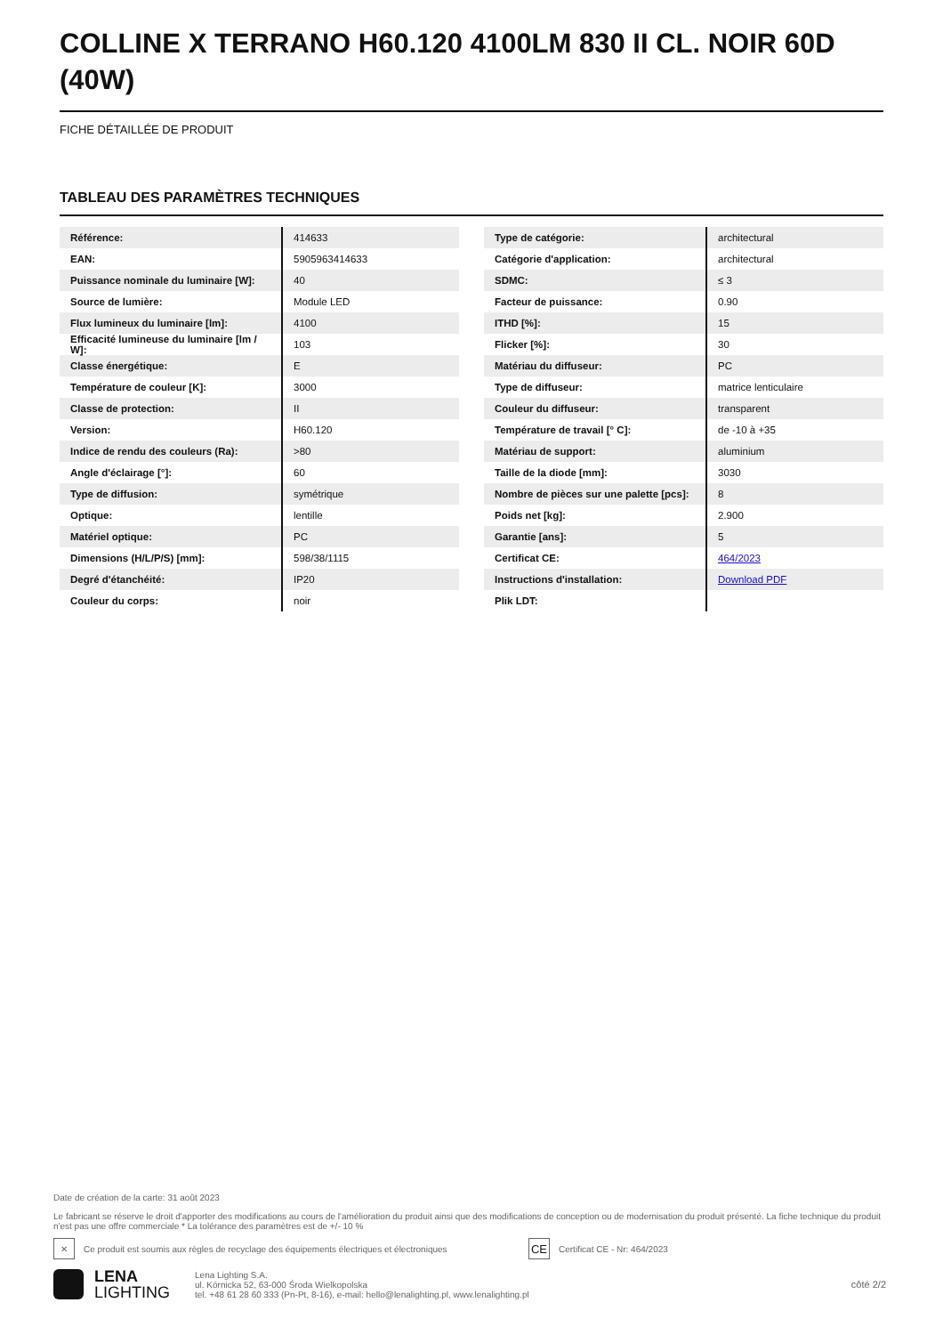COLLINE X TERRANO H60.120 4100LM 830 II CL. NOIR 60D (40W)
FICHE DÉTAILLÉE DE PRODUIT
TABLEAU DES PARAMÈTRES TECHNIQUES
| Référence: | 414633 |
| EAN: | 5905963414633 |
| Puissance nominale du luminaire [W]: | 40 |
| Source de lumière: | Module LED |
| Flux lumineux du luminaire [lm]: | 4100 |
| Efficacité lumineuse du luminaire [lm / W]: | 103 |
| Classe énergétique: | E |
| Température de couleur [K]: | 3000 |
| Classe de protection: | II |
| Version: | H60.120 |
| Indice de rendu des couleurs (Ra): | >80 |
| Angle d'éclairage [°]: | 60 |
| Type de diffusion: | symétrique |
| Optique: | lentille |
| Matériel optique: | PC |
| Dimensions (H/L/P/S) [mm]: | 598/38/1115 |
| Degré d'étanchéité: | IP20 |
| Couleur du corps: | noir |
| Type de catégorie: | architectural |
| Catégorie d'application: | architectural |
| SDMC: | ≤ 3 |
| Facteur de puissance: | 0.90 |
| ITHD [%]: | 15 |
| Flicker [%]: | 30 |
| Matériau du diffuseur: | PC |
| Type de diffuseur: | matrice lenticulaire |
| Couleur du diffuseur: | transparent |
| Température de travail [° C]: | de -10 à +35 |
| Matériau de support: | aluminium |
| Taille de la diode [mm]: | 3030 |
| Nombre de pièces sur une palette [pcs]: | 8 |
| Poids net [kg]: | 2.900 |
| Garantie [ans]: | 5 |
| Certificat CE: | 464/2023 |
| Instructions d'installation: | Download PDF |
| Plik LDT: | |
Date de création de la carte: 31 août 2023
Le fabricant se réserve le droit d'apporter des modifications au cours de l'amélioration du produit ainsi que des modifications de conception ou de modernisation du produit présenté. La fiche technique du produit n'est pas une offre commerciale * La tolérance des paramètres est de +/- 10 %
✕
Ce produit est soumis aux règles de recyclage des équipements électriques et électroniques
CE
Certificat CE - Nr: 464/2023
LENA
LIGHTING
Lena Lighting S.A.
ul. Kórnicka 52, 63-000 Środa Wielkopolska
tel. +48 61 28 60 333 (Pn-Pt, 8-16), e-mail: hello@lenalighting.pl, www.lenalighting.pl
côté 2/2